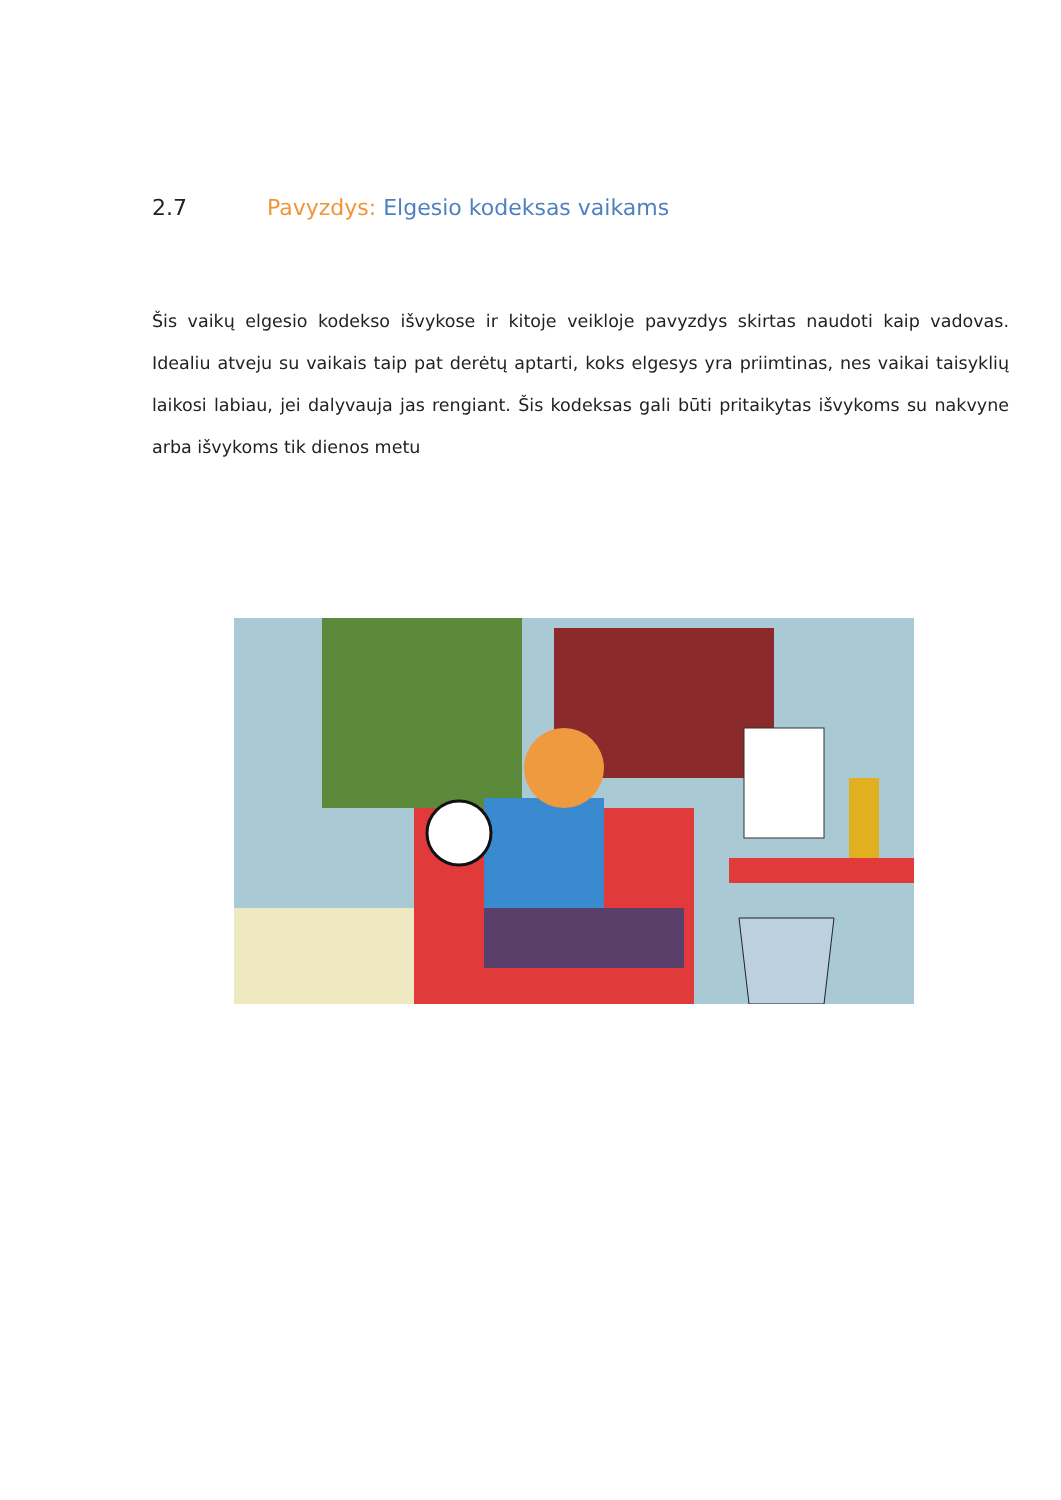2.7 Pavyzdys: Elgesio kodeksas vaikams
Šis vaikų elgesio kodekso išvykose ir kitoje veikloje pavyzdys skirtas naudoti kaip vadovas. Idealiu atveju su vaikais taip pat derėtų aptarti, koks elgesys yra priimtinas, nes vaikai taisyklių laikosi labiau, jei dalyvauja jas rengiant. Šis kodeksas gali būti pritaikytas išvykoms su nakvyne arba išvykoms tik dienos metu